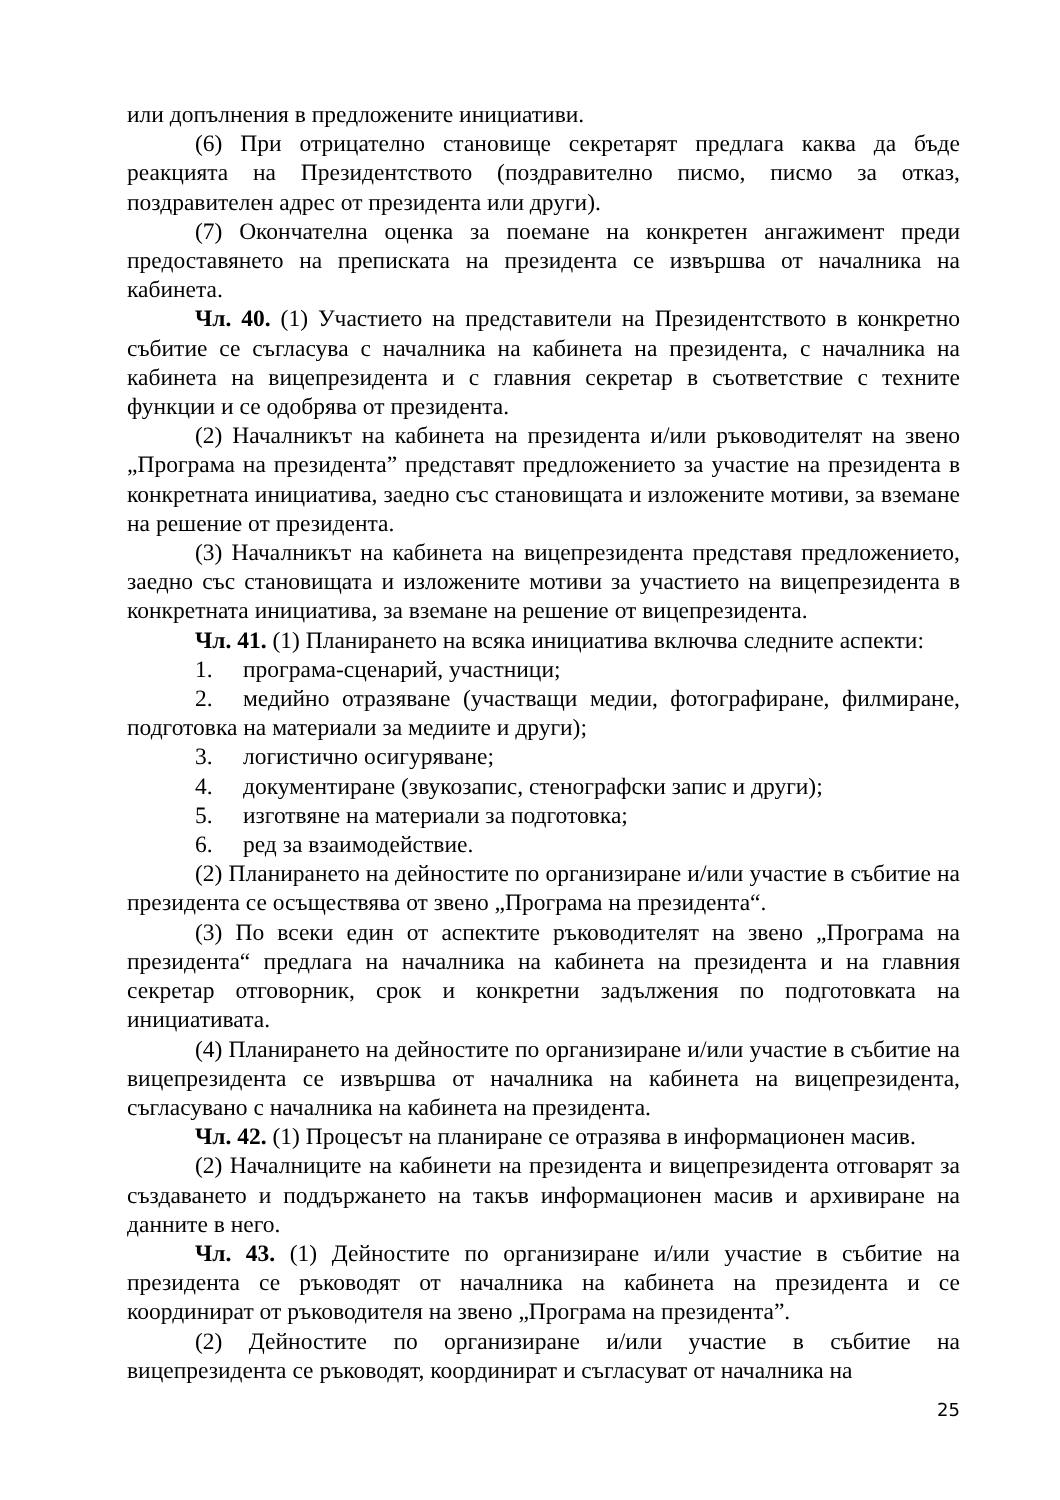или допълнения в предложените инициативи.
(6) При отрицателно становище секретарят предлага каква да бъде реакцията на Президентството (поздравително писмо, писмо за отказ, поздравителен адрес от президента или други).
(7) Окончателна оценка за поемане на конкретен ангажимент преди предоставянето на преписката на президента се извършва от началника на кабинета.
Чл. 40. (1) Участието на представители на Президентството в конкретно събитие се съгласува с началника на кабинета на президента, с началника на кабинета на вицепрезидента и с главния секретар в съответствие с техните функции и се одобрява от президента.
(2) Началникът на кабинета на президента и/или ръководителят на звено „Програма на президента” представят предложението за участие на президента в конкретната инициатива, заедно със становищата и изложените мотиви, за вземане на решение от президента.
(3) Началникът на кабинета на вицепрезидента представя предложението, заедно със становищата и изложените мотиви за участието на вицепрезидента в конкретната инициатива, за вземане на решение от вицепрезидента.
Чл. 41. (1) Планирането на всяка инициатива включва следните аспекти:
1. програма-сценарий, участници;
2. медийно отразяване (участващи медии, фотографиране, филмиране, подготовка на материали за медиите и други);
3. логистично осигуряване;
4. документиране (звукозапис, стенографски запис и други);
5. изготвяне на материали за подготовка;
6. ред за взаимодействие.
(2) Планирането на дейностите по организиране и/или участие в събитие на президента се осъществява от звено „Програма на президента“.
(3) По всеки един от аспектите ръководителят на звено „Програма на президента“ предлага на началника на кабинета на президента и на главния секретар отговорник, срок и конкретни задължения по подготовката на инициативата.
(4) Планирането на дейностите по организиране и/или участие в събитие на вицепрезидента се извършва от началника на кабинета на вицепрезидента, съгласувано с началника на кабинета на президента.
Чл. 42. (1) Процесът на планиране се отразява в информационен масив.
(2) Началниците на кабинети на президента и вицепрезидента отговарят за създаването и поддържането на такъв информационен масив и архивиране на данните в него.
Чл. 43. (1) Дейностите по организиране и/или участие в събитие на президента се ръководят от началника на кабинета на президента и се координират от ръководителя на звено „Програма на президента”.
(2) Дейностите по организиране и/или участие в събитие на вицепрезидента се ръководят, координират и съгласуват от началника на
25